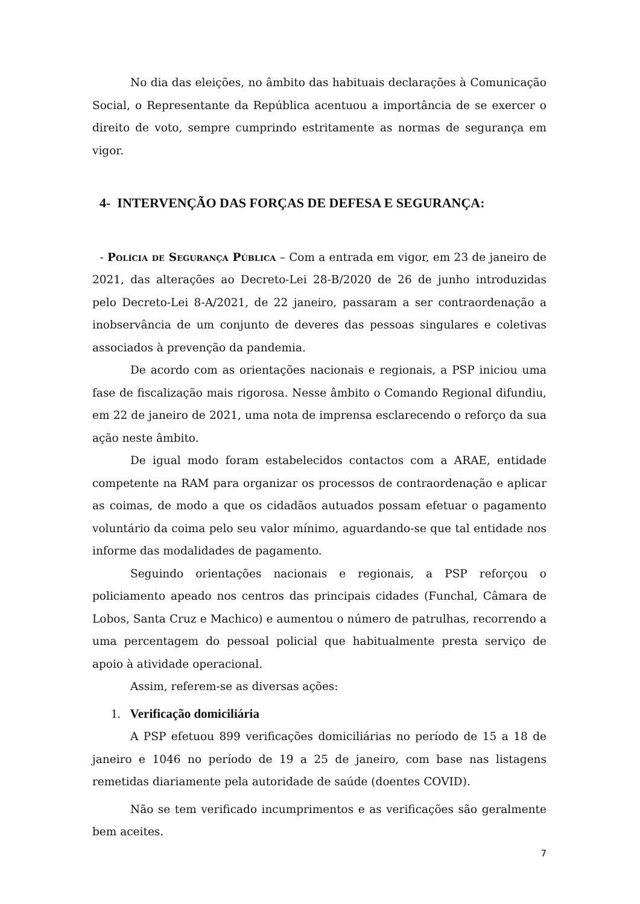No dia das eleições, no âmbito das habituais declarações à Comunicação Social, o Representante da República acentuou a importância de se exercer o direito de voto, sempre cumprindo estritamente as normas de segurança em vigor.
4- INTERVENÇÃO DAS FORÇAS DE DEFESA E SEGURANÇA:
- Polícia de Segurança Pública – Com a entrada em vigor, em 23 de janeiro de 2021, das alterações ao Decreto-Lei 28-B/2020 de 26 de junho introduzidas pelo Decreto-Lei 8-A/2021, de 22 janeiro, passaram a ser contraordenação a inobservância de um conjunto de deveres das pessoas singulares e coletivas associados à prevenção da pandemia.
De acordo com as orientações nacionais e regionais, a PSP iniciou uma fase de fiscalização mais rigorosa. Nesse âmbito o Comando Regional difundiu, em 22 de janeiro de 2021, uma nota de imprensa esclarecendo o reforço da sua ação neste âmbito.
De igual modo foram estabelecidos contactos com a ARAE, entidade competente na RAM para organizar os processos de contraordenação e aplicar as coimas, de modo a que os cidadãos autuados possam efetuar o pagamento voluntário da coima pelo seu valor mínimo, aguardando-se que tal entidade nos informe das modalidades de pagamento.
Seguindo orientações nacionais e regionais, a PSP reforçou o policiamento apeado nos centros das principais cidades (Funchal, Câmara de Lobos, Santa Cruz e Machico) e aumentou o número de patrulhas, recorrendo a uma percentagem do pessoal policial que habitualmente presta serviço de apoio à atividade operacional.
Assim, referem-se as diversas ações:
1. Verificação domiciliária
A PSP efetuou 899 verificações domiciliárias no período de 15 a 18 de janeiro e 1046 no período de 19 a 25 de janeiro, com base nas listagens remetidas diariamente pela autoridade de saúde (doentes COVID).
Não se tem verificado incumprimentos e as verificações são geralmente bem aceites.
7